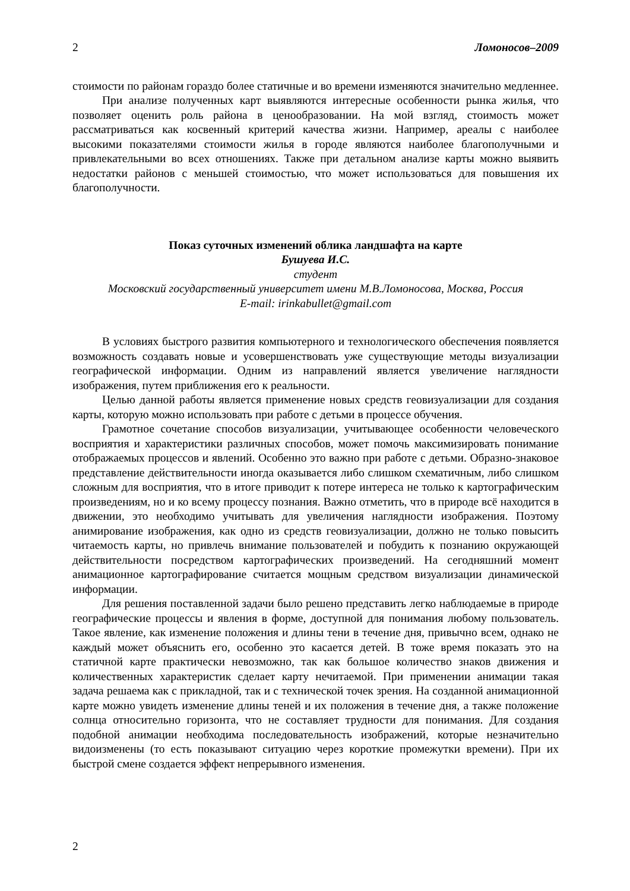2 Ломоносов–2009
стоимости по районам гораздо более статичные и во времени изменяются значительно медленнее.
При анализе полученных карт выявляются интересные особенности рынка жилья, что позволяет оценить роль района в ценообразовании. На мой взгляд, стоимость может рассматриваться как косвенный критерий качества жизни. Например, ареалы с наиболее высокими показателями стоимости жилья в городе являются наиболее благополучными и привлекательными во всех отношениях. Также при детальном анализе карты можно выявить недостатки районов с меньшей стоимостью, что может использоваться для повышения их благополучности.
Показ суточных изменений облика ландшафта на карте
Бушуева И.С.
студент
Московский государственный университет имени М.В.Ломоносова, Москва, Россия
E-mail: irinkabullet@gmail.com
В условиях быстрого развития компьютерного и технологического обеспечения появляется возможность создавать новые и усовершенствовать уже существующие методы визуализации географической информации. Одним из направлений является увеличение наглядности изображения, путем приближения его к реальности.
Целью данной работы является применение новых средств геовизуализации для создания карты, которую можно использовать при работе с детьми в процессе обучения.
Грамотное сочетание способов визуализации, учитывающее особенности человеческого восприятия и характеристики различных способов, может помочь максимизировать понимание отображаемых процессов и явлений. Особенно это важно при работе с детьми. Образно-знаковое представление действительности иногда оказывается либо слишком схематичным, либо слишком сложным для восприятия, что в итоге приводит к потере интереса не только к картографическим произведениям, но и ко всему процессу познания. Важно отметить, что в природе всё находится в движении, это необходимо учитывать для увеличения наглядности изображения. Поэтому анимирование изображения, как одно из средств геовизуализации, должно не только повысить читаемость карты, но привлечь внимание пользователей и побудить к познанию окружающей действительности посредством картографических произведений. На сегодняшний момент анимационное картографирование считается мощным средством визуализации динамической информации.
Для решения поставленной задачи было решено представить легко наблюдаемые в природе географические процессы и явления в форме, доступной для понимания любому пользователь. Такое явление, как изменение положения и длины тени в течение дня, привычно всем, однако не каждый может объяснить его, особенно это касается детей. В тоже время показать это на статичной карте практически невозможно, так как большое количество знаков движения и количественных характеристик сделает карту нечитаемой. При применении анимации такая задача решаема как с прикладной, так и с технической точек зрения. На созданной анимационной карте можно увидеть изменение длины теней и их положения в течение дня, а также положение солнца относительно горизонта, что не составляет трудности для понимания. Для создания подобной анимации необходима последовательность изображений, которые незначительно видоизменены (то есть показывают ситуацию через короткие промежутки времени). При их быстрой смене создается эффект непрерывного изменения.
2